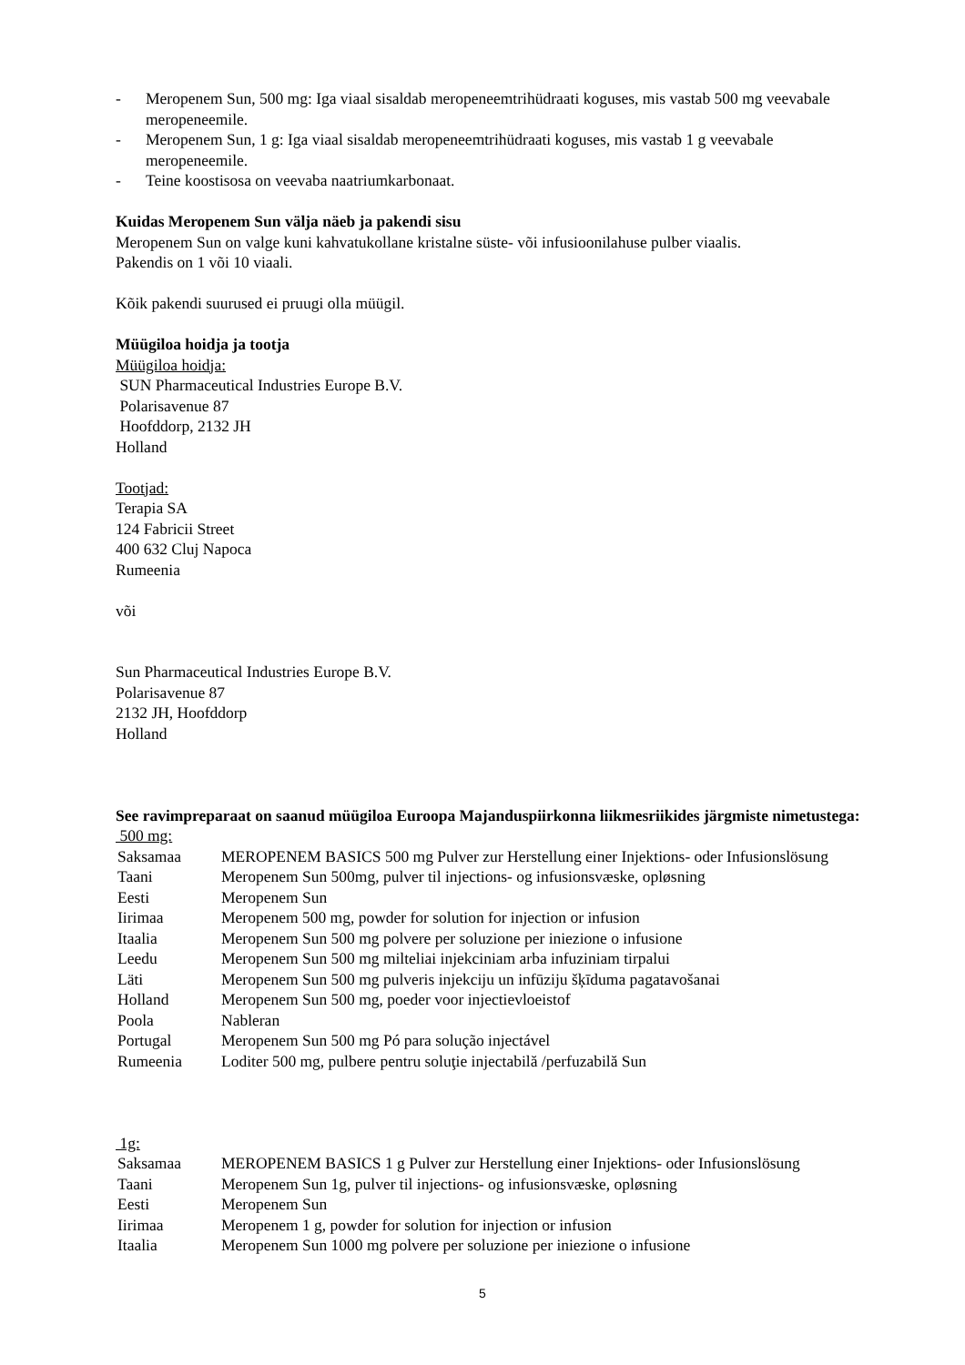- Meropenem Sun, 500 mg: Iga viaal sisaldab meropeneemtrihüdraati koguses, mis vastab 500 mg veevabale meropeneemile.
- Meropenem Sun, 1 g: Iga viaal sisaldab meropeneemtrihüdraati koguses, mis vastab 1 g veevabale meropeneemile.
- Teine koostisosa on veevaba naatriumkarbonaat.
Kuidas Meropenem Sun välja näeb ja pakendi sisu
Meropenem Sun on valge kuni kahvatukollane kristalne süste- või infusioonilahuse pulber viaalis.
Pakendis on 1 või 10 viaali.
Kõik pakendi suurused ei pruugi olla müügil.
Müügiloa hoidja ja tootja
Müügiloa hoidja:
SUN Pharmaceutical Industries Europe B.V.
Polarisavenue 87
Hoofddorp, 2132 JH
Holland
Tootjad:
Terapia SA
124 Fabricii Street
400 632 Cluj Napoca
Rumeenia
või
Sun Pharmaceutical Industries Europe B.V.
Polarisavenue 87
2132 JH, Hoofddorp
Holland
See ravimpreparaat on saanud müügiloa Euroopa Majanduspiirkonna liikmesriikides järgmiste nimetustega:
500 mg:
| Saksamaa | MEROPENEM BASICS 500 mg Pulver zur Herstellung einer Injektions- oder Infusionslösung |
| Taani | Meropenem Sun 500mg, pulver til injections- og infusionsvæske, opløsning |
| Eesti | Meropenem Sun |
| Iirimaa | Meropenem 500 mg, powder for solution for injection or infusion |
| Itaalia | Meropenem Sun 500 mg polvere per soluzione per iniezione o infusione |
| Leedu | Meropenem Sun 500 mg milteliai injekciniam arba infuziniam tirpalui |
| Läti | Meropenem Sun 500 mg pulveris injekciju un infūziju šķīduma pagatavošanai |
| Holland | Meropenem Sun 500 mg, poeder voor injectievloeistof |
| Poola | Nableran |
| Portugal | Meropenem Sun 500 mg Pó para solução injectável |
| Rumeenia | Loditer 500 mg, pulbere pentru soluţie injectabilă /perfuzabilă Sun |
1g:
| Saksamaa | MEROPENEM BASICS 1 g Pulver zur Herstellung einer Injektions- oder Infusionslösung |
| Taani | Meropenem Sun 1g, pulver til injections- og infusionsvæske, opløsning |
| Eesti | Meropenem Sun |
| Iirimaa | Meropenem 1 g, powder for solution for injection or infusion |
| Itaalia | Meropenem Sun 1000 mg polvere per soluzione per iniezione o infusione |
5